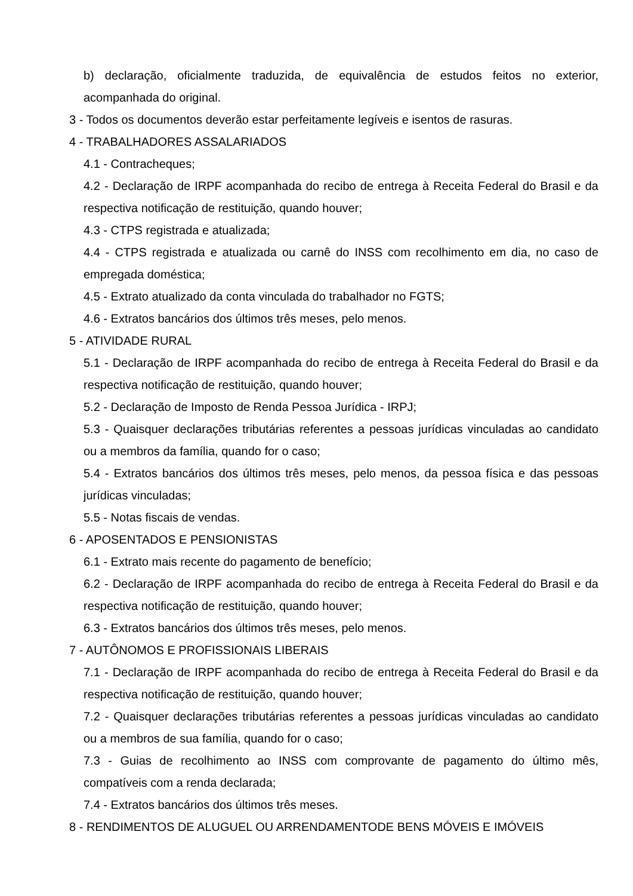b) declaração, oficialmente traduzida, de equivalência de estudos feitos no exterior, acompanhada do original.
3 - Todos os documentos deverão estar perfeitamente legíveis e isentos de rasuras.
4 - TRABALHADORES ASSALARIADOS
4.1 - Contracheques;
4.2 - Declaração de IRPF acompanhada do recibo de entrega à Receita Federal do Brasil e da respectiva notificação de restituição, quando houver;
4.3 - CTPS registrada e atualizada;
4.4 - CTPS registrada e atualizada ou carnê do INSS com recolhimento em dia, no caso de empregada doméstica;
4.5 - Extrato atualizado da conta vinculada do trabalhador no FGTS;
4.6 - Extratos bancários dos últimos três meses, pelo menos.
5 - ATIVIDADE RURAL
5.1 - Declaração de IRPF acompanhada do recibo de entrega à Receita Federal do Brasil e da respectiva notificação de restituição, quando houver;
5.2 - Declaração de Imposto de Renda Pessoa Jurídica - IRPJ;
5.3 - Quaisquer declarações tributárias referentes a pessoas jurídicas vinculadas ao candidato ou a membros da família, quando for o caso;
5.4 - Extratos bancários dos últimos três meses, pelo menos, da pessoa física e das pessoas jurídicas vinculadas;
5.5 - Notas fiscais de vendas.
6 - APOSENTADOS E PENSIONISTAS
6.1 - Extrato mais recente do pagamento de benefício;
6.2 - Declaração de IRPF acompanhada do recibo de entrega à Receita Federal do Brasil e da respectiva notificação de restituição, quando houver;
6.3 - Extratos bancários dos últimos três meses, pelo menos.
7 - AUTÔNOMOS E PROFISSIONAIS LIBERAIS
7.1 - Declaração de IRPF acompanhada do recibo de entrega à Receita Federal do Brasil e da respectiva notificação de restituição, quando houver;
7.2 - Quaisquer declarações tributárias referentes a pessoas jurídicas vinculadas ao candidato ou a membros de sua família, quando for o caso;
7.3 - Guias de recolhimento ao INSS com comprovante de pagamento do último mês, compatíveis com a renda declarada;
7.4 - Extratos bancários dos últimos três meses.
8 - RENDIMENTOS DE ALUGUEL OU ARRENDAMENTODE BENS MÓVEIS E IMÓVEIS